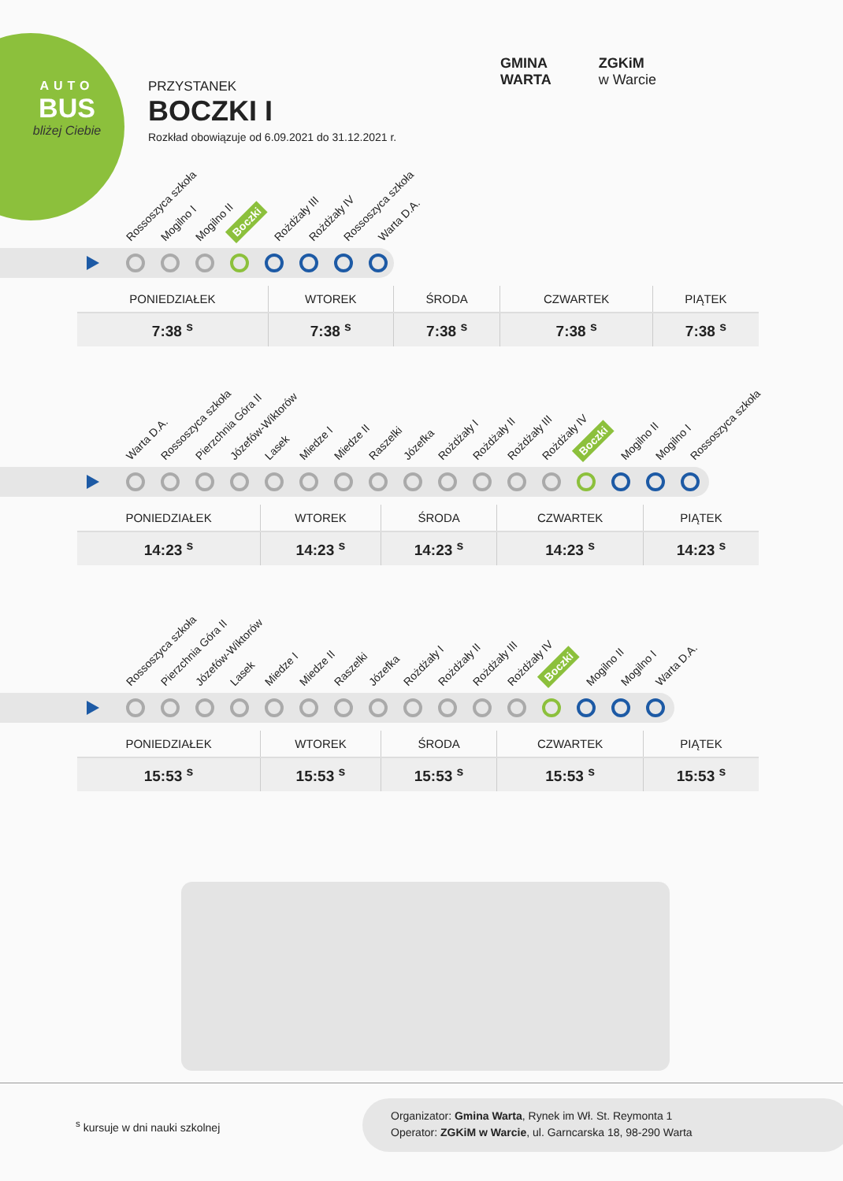AUTO
BUS
bliżej Ciebie
PRZYSTANEK
BOCZKI I
Rozkład obowiązuje od 6.09.2021 do 31.12.2021 r.
GMINA
WARTA
ZGKiM
w Warcie
Rossoszyca szkoła Mogilno I Mogilno II Boczki Rożdżały III Rożdżały IV Rossoszyca szkoła Warta D.A.
| PONIEDZIAŁEK | WTOREK | ŚRODA | CZWARTEK | PIĄTEK |
| --- | --- | --- | --- | --- |
| 7:38 <sup>s</sup> | 7:38 <sup>s</sup> | 7:38 <sup>s</sup> | 7:38 <sup>s</sup> | 7:38 <sup>s</sup> |
Warta D.A. Rossoszyca szkoła Pierzchnia Góra II Józefów-Wiktorów Lasek Miedze I Miedze II Raszelki Józefka Rożdżały I Rożdżały II Rożdżały III Rożdżały IV Boczki Mogilno II Mogilno I Rossoszyca szkoła
| PONIEDZIAŁEK | WTOREK | ŚRODA | CZWARTEK | PIĄTEK |
| --- | --- | --- | --- | --- |
| 14:23 <sup>s</sup> | 14:23 <sup>s</sup> | 14:23 <sup>s</sup> | 14:23 <sup>s</sup> | 14:23 <sup>s</sup> |
Rossoszyca szkoła Pierzchnia Góra II Józefów-Wiktorów Lasek Miedze I Miedze II Raszelki Józefka Rożdżały I Rożdżały II Rożdżały III Rożdżały IV Boczki Mogilno II Mogilno I Warta D.A.
| PONIEDZIAŁEK | WTOREK | ŚRODA | CZWARTEK | PIĄTEK |
| --- | --- | --- | --- | --- |
| 15:53 <sup>s</sup> | 15:53 <sup>s</sup> | 15:53 <sup>s</sup> | 15:53 <sup>s</sup> | 15:53 <sup>s</sup> |
<sup>s</sup> kursuje w dni nauki szkolnej
Organizator: Gmina Warta, Rynek im Wł. St. Reymonta 1
Operator: ZGKiM w Warcie, ul. Garncarska 18, 98-290 Warta